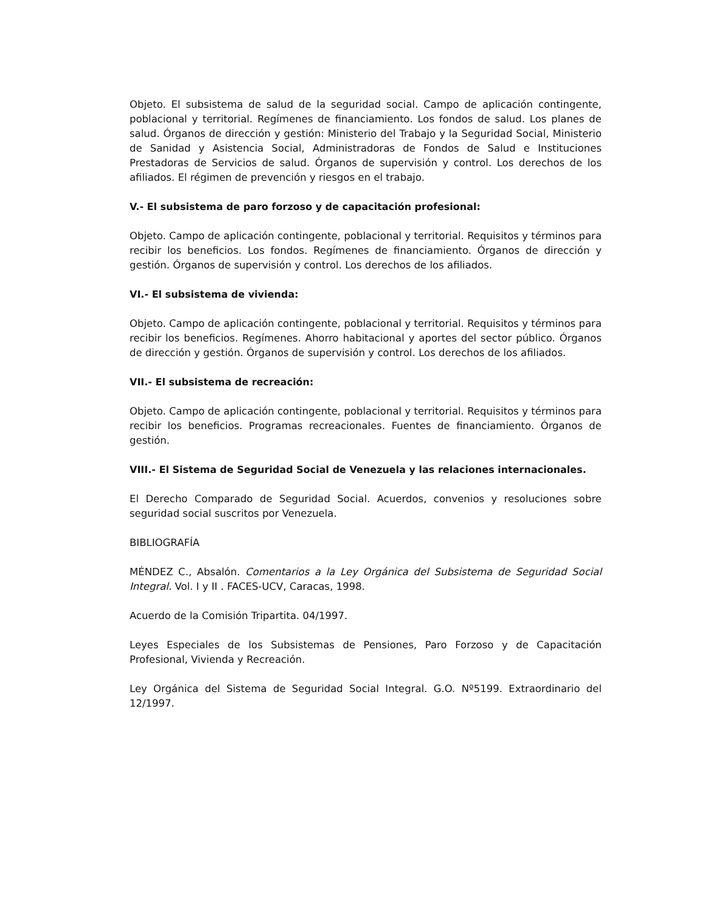Objeto. El subsistema de salud de la seguridad social. Campo de aplicación contingente, poblacional y territorial. Regímenes de financiamiento. Los fondos de salud. Los planes de salud. Órganos de dirección y gestión: Ministerio del Trabajo y la Seguridad Social, Ministerio de Sanidad y Asistencia Social, Administradoras de Fondos de Salud e Instituciones Prestadoras de Servicios de salud. Órganos de supervisión y control. Los derechos de los afiliados. El régimen de prevención y riesgos en el trabajo.
V.- El subsistema de paro forzoso y de capacitación profesional:
Objeto. Campo de aplicación contingente, poblacional y territorial. Requisitos y términos para recibir los beneficios. Los fondos. Regímenes de financiamiento. Órganos de dirección y gestión. Órganos de supervisión y control. Los derechos de los afiliados.
VI.- El subsistema de vivienda:
Objeto. Campo de aplicación contingente, poblacional y territorial. Requisitos y términos para recibir los beneficios. Regímenes. Ahorro habitacional y aportes del sector público. Órganos de dirección y gestión. Órganos de supervisión y control. Los derechos de los afiliados.
VII.- El subsistema de recreación:
Objeto. Campo de aplicación contingente, poblacional y territorial. Requisitos y términos para recibir los beneficios. Programas recreacionales. Fuentes de financiamiento. Órganos de gestión.
VIII.- El Sistema de Seguridad Social de Venezuela y las relaciones internacionales.
El Derecho Comparado de Seguridad Social. Acuerdos, convenios y resoluciones sobre seguridad social suscritos por Venezuela.
BIBLIOGRAFÍA
MÉNDEZ C., Absalón. Comentarios a la Ley Orgánica del Subsistema de Seguridad Social Integral. Vol. I y II . FACES-UCV, Caracas, 1998.
Acuerdo de la Comisión Tripartita. 04/1997.
Leyes Especiales de los Subsistemas de Pensiones, Paro Forzoso y de Capacitación Profesional, Vivienda y Recreación.
Ley Orgánica del Sistema de Seguridad Social Integral. G.O. Nº5199. Extraordinario del 12/1997.